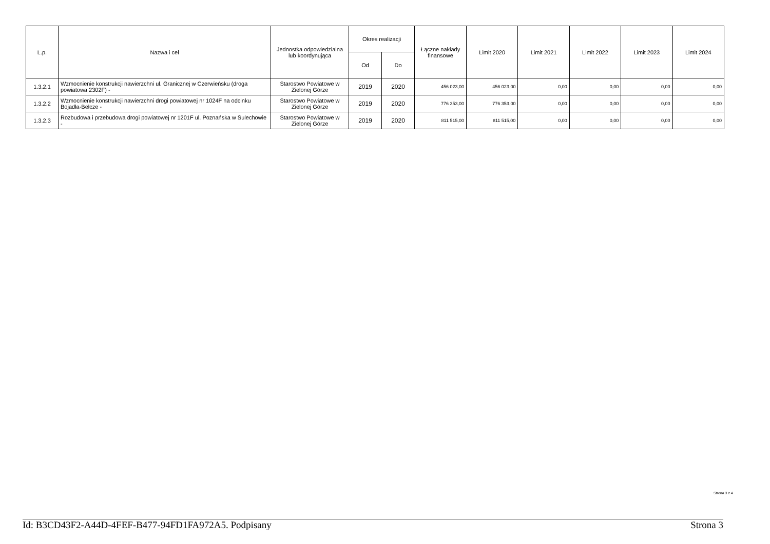| L.p. | Nazwa i cel | Jednostka odpowiedzialna lub koordynująca | Okres realizacji | | Łączne nakłady finansowe | Limit 2020 | Limit 2021 | Limit 2022 | Limit 2023 | Limit 2024 |
| --- | --- | --- | --- | --- | --- | --- | --- | --- | --- | --- |
| | | | Od | Do | | | | | | |
| 1.3.2.1 | Wzmocnienie konstrukcji nawierzchni ul. Granicznej w Czerwieńsku (droga powiatowa 2302F) - | Starostwo Powiatowe w Zielonej Górze | 2019 | 2020 | 456 023,00 | 456 023,00 | 0,00 | 0,00 | 0,00 | 0,00 |
| 1.3.2.2 | Wzmocnienie konstrukcji nawierzchni drogi powiatowej nr 1024F na odcinku Bojadła-Bełcze - | Starostwo Powiatowe w Zielonej Górze | 2019 | 2020 | 776 353,00 | 776 353,00 | 0,00 | 0,00 | 0,00 | 0,00 |
| 1.3.2.3 | Rozbudowa i przebudowa drogi powiatowej nr 1201F ul. Poznańska w Sulechowie - | Starostwo Powiatowe w Zielonej Górze | 2019 | 2020 | 811 515,00 | 811 515,00 | 0,00 | 0,00 | 0,00 | 0,00 |
Strona 3 z 4
Id: B3CD43F2-A44D-4FEF-B477-94FD1FA972A5. Podpisany Strona 3